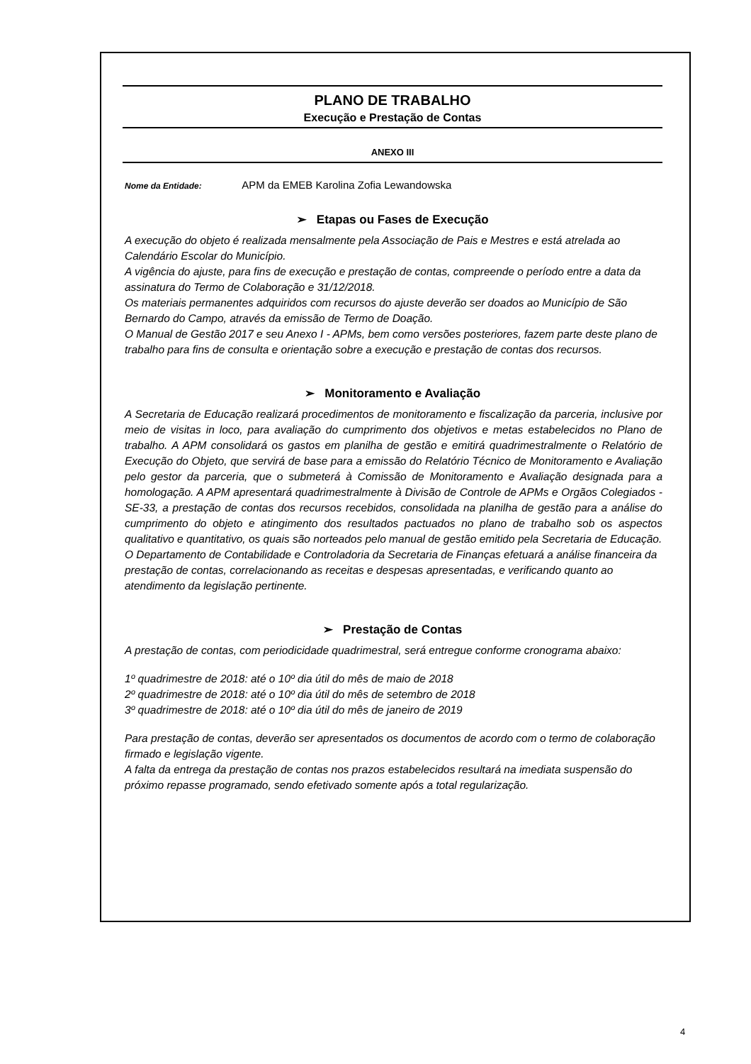PLANO DE TRABALHO
Execução e Prestação de Contas
ANEXO III
Nome da Entidade: APM da EMEB Karolina Zofia Lewandowska
➢ Etapas ou Fases de Execução
A execução do objeto é realizada mensalmente pela Associação de Pais e Mestres e está atrelada ao Calendário Escolar do Município.
A vigência do ajuste, para fins de execução e prestação de contas, compreende o período entre a data da assinatura do Termo de Colaboração e 31/12/2018.
Os materiais permanentes adquiridos com recursos do ajuste deverão ser doados ao Município de São Bernardo do Campo, através da emissão de Termo de Doação.
O Manual de Gestão 2017 e seu Anexo I - APMs, bem como versões posteriores, fazem parte deste plano de trabalho para fins de consulta e orientação sobre a execução e prestação de contas dos recursos.
➢ Monitoramento e Avaliação
A Secretaria de Educação realizará procedimentos de monitoramento e fiscalização da parceria, inclusive por meio de visitas in loco, para avaliação do cumprimento dos objetivos e metas estabelecidos no Plano de trabalho. A APM consolidará os gastos em planilha de gestão e emitirá quadrimestralmente o Relatório de Execução do Objeto, que servirá de base para a emissão do Relatório Técnico de Monitoramento e Avaliação pelo gestor da parceria, que o submeterá à Comissão de Monitoramento e Avaliação designada para a homologação. A APM apresentará quadrimestralmente à Divisão de Controle de APMs e Orgãos Colegiados - SE-33, a prestação de contas dos recursos recebidos, consolidada na planilha de gestão para a análise do cumprimento do objeto e atingimento dos resultados pactuados no plano de trabalho sob os aspectos qualitativo e quantitativo, os quais são norteados pelo manual de gestão emitido pela Secretaria de Educação.
O Departamento de Contabilidade e Controladoria da Secretaria de Finanças efetuará a análise financeira da prestação de contas, correlacionando as receitas e despesas apresentadas, e verificando quanto ao atendimento da legislação pertinente.
➢ Prestação de Contas
A prestação de contas, com periodicidade quadrimestral, será entregue conforme cronograma abaixo:
1º quadrimestre de 2018: até o 10º dia útil do mês de maio de 2018
2º quadrimestre de 2018: até o 10º dia útil do mês de setembro de 2018
3º quadrimestre de 2018: até o 10º dia útil do mês de janeiro de 2019
Para prestação de contas, deverão ser apresentados os documentos de acordo com o termo de colaboração firmado e legislação vigente.
A falta da entrega da prestação de contas nos prazos estabelecidos resultará na imediata suspensão do próximo repasse programado, sendo efetivado somente após a total regularização.
4